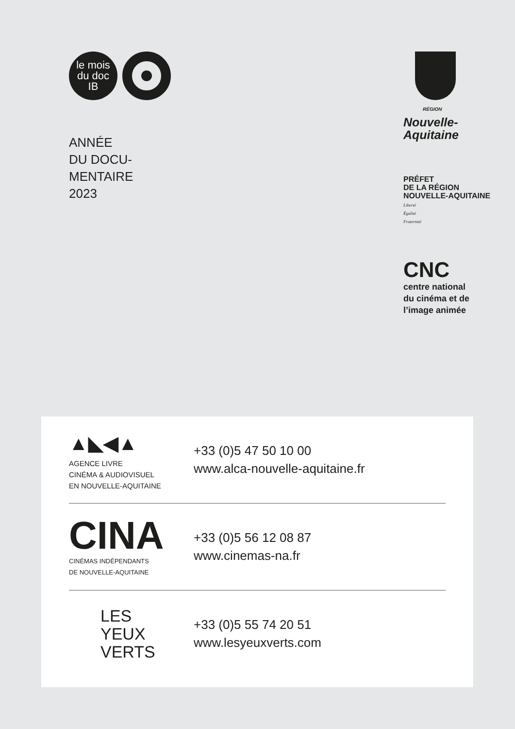le mois
du doc
IB
ANNÉE
DU DOCU-
MENTAIRE
2023
RÉGION
Nouvelle-
Aquitaine
PRÉFET
DE LA RÉGION
NOUVELLE-AQUITAINE
Liberté
Égalité
Fraternité
CNC
centre national
du cinéma et de
l’image animée
▲◣◀▲
AGENCE LIVRE
CINÉMA & AUDIOVISUEL
EN NOUVELLE-AQUITAINE
+33 (0)5 47 50 10 00
www.alca-nouvelle-aquitaine.fr
CINA
CINÉMAS INDÉPENDANTS
DE NOUVELLE-AQUITAINE
+33 (0)5 56 12 08 87
www.cinemas-na.fr
LES
YEUX
VERTS
+33 (0)5 55 74 20 51
www.lesyeuxverts.com